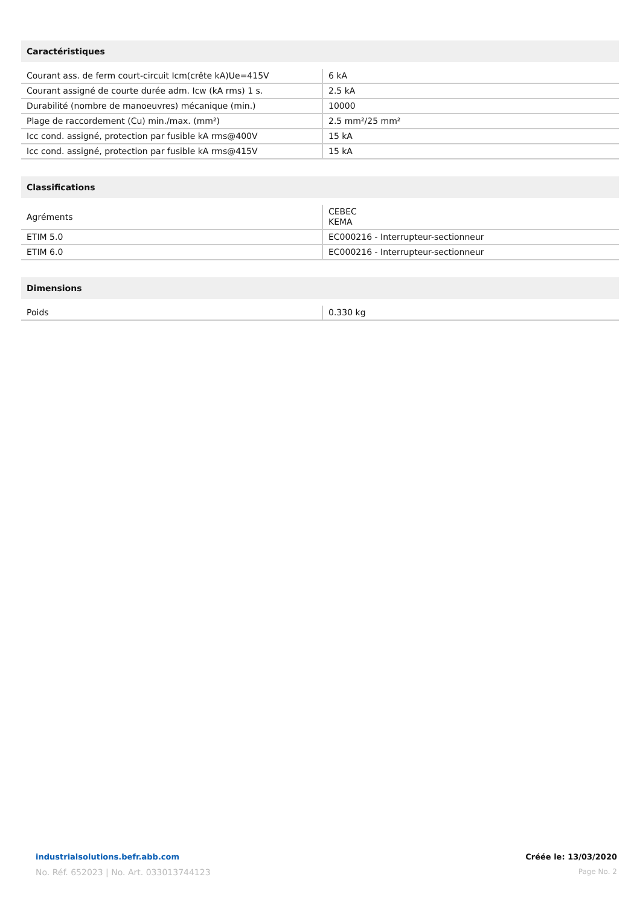Caractéristiques
| Courant ass. de ferm court-circuit Icm(crête kA)Ue=415V | 6 kA |
| Courant assigné de courte durée adm. Icw (kA rms) 1 s. | 2.5 kA |
| Durabilité (nombre de manoeuvres) mécanique (min.) | 10000 |
| Plage de raccordement (Cu) min./max. (mm²) | 2.5 mm²/25 mm² |
| Icc cond. assigné, protection par fusible kA rms@400V | 15 kA |
| Icc cond. assigné, protection par fusible kA rms@415V | 15 kA |
Classifications
| Agréments | CEBEC KEMA |
| ETIM 5.0 | EC000216 - Interrupteur-sectionneur |
| ETIM 6.0 | EC000216 - Interrupteur-sectionneur |
Dimensions
| Poids | 0.330 kg |
industrialsolutions.befr.abb.com
No. Réf. 652023 | No. Art. 033013744123
Créée le: 13/03/2020
Page No. 2